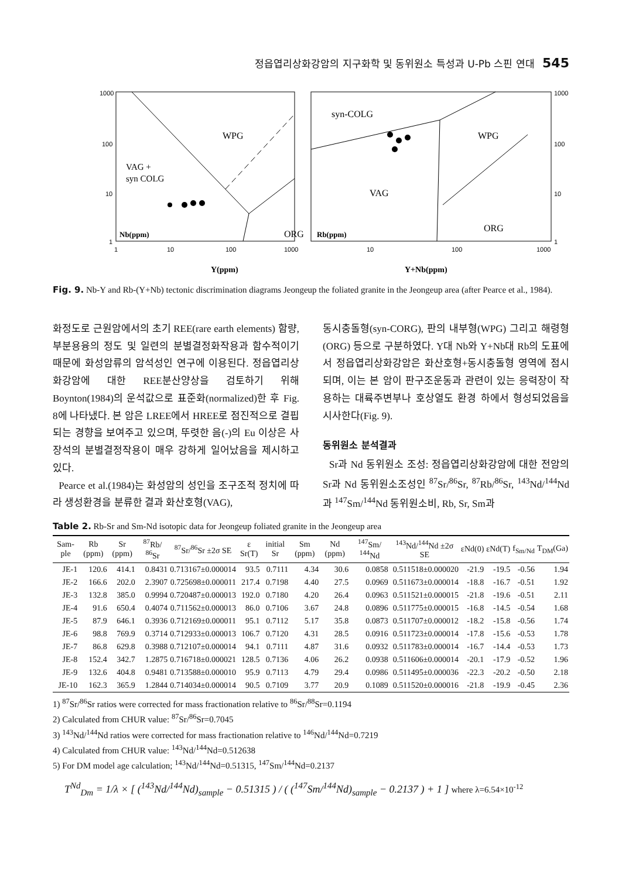정읍엽리상화강암의 지구화학 및 동위원소 특성과 U-Pb 스핀 연대 545
1000
100
10
1
1
10
100
1000
WPG
VAG +
syn COLG
ORG
Nb(ppm)
Y(ppm)
1000
100
10
1
10
100
1000
syn-COLG
WPG
VAG
ORG
Rb(ppm)
Y+Nb(ppm)
Fig. 9. Nb-Y and Rb-(Y+Nb) tectonic discrimination diagrams Jeongeup the foliated granite in the Jeongeup area (after Pearce et al., 1984).
화정도로 근원암에서의 초기 REE(rare earth elements) 함량, 부분용융의 정도 및 일련의 분별결정화작용과 함수적이기 때문에 화성암류의 암석성인 연구에 이용된다. 정읍엽리상화강암에 대한 REE분산양상을 검토하기 위해 Boynton(1984)의 운석값으로 표준화(normalized)한 후 Fig. 8에 나타냈다. 본 암은 LREE에서 HREE로 점진적으로 결핍되는 경향을 보여주고 있으며, 뚜렷한 음(-)의 Eu 이상은 사장석의 분별결정작용이 매우 강하게 일어났음을 제시하고 있다.
Pearce et al.(1984)는 화성암의 성인을 조구조적 정치에 따라 생성환경을 분류한 결과 화산호형(VAG),
동시충돌형(syn-CORG), 판의 내부형(WPG) 그리고 해령형(ORG) 등으로 구분하였다. Y대 Nb와 Y+Nb대 Rb의 도표에서 정읍엽리상화강암은 화산호형+동시충돌형 영역에 점시되며, 이는 본 암이 판구조운동과 관련이 있는 응력장이 작용하는 대륙주변부나 호상열도 환경 하에서 형성되었음을 시사한다(Fig. 9).
동위원소 분석결과
Sr과 Nd 동위원소 조성: 정읍엽리상화강암에 대한 전암의 Sr과 Nd 동위원소조성인 <sup>87</sup>Sr/<sup>86</sup>Sr, <sup>87</sup>Rb/<sup>86</sup>Sr, <sup>143</sup>Nd/<sup>144</sup>Nd과 <sup>147</sup>Sm/<sup>144</sup>Nd 동위원소비, Rb, Sr, Sm과
Table 2. Rb-Sr and Sm-Nd isotopic data for Jeongeup foliated granite in the Jeongeup area
| Sam-ple | Rb (ppm) | Sr (ppm) | <sup>87</sup>Rb/ <sup>86</sup>Sr | <sup>87</sup>Sr/<sup>86</sup>Sr ±2σ SE | ε Sr(T) | initial Sr | Sm (ppm) | Nd (ppm) | <sup>147</sup>Sm/ <sup>144</sup>Nd | <sup>143</sup>Nd/<sup>144</sup>Nd ±2σ SE | εNd(0) | εNd(T) | f<sub>Sm/Nd</sub> | T<sub>DM</sub>(Ga) |
| --- | --- | --- | --- | --- | --- | --- | --- | --- | --- | --- | --- | --- | --- | --- |
| JE-1 | 120.6 | 414.1 | 0.8431 | 0.713167±0.000014 | 93.5 | 0.7111 | 4.34 | 30.6 | 0.0858 | 0.511518±0.000020 | -21.9 | -19.5 | -0.56 | 1.94 |
| JE-2 | 166.6 | 202.0 | 2.3907 | 0.725698±0.000011 | 217.4 | 0.7198 | 4.40 | 27.5 | 0.0969 | 0.511673±0.000014 | -18.8 | -16.7 | -0.51 | 1.92 |
| JE-3 | 132.8 | 385.0 | 0.9994 | 0.720487±0.000013 | 192.0 | 0.7180 | 4.20 | 26.4 | 0.0963 | 0.511521±0.000015 | -21.8 | -19.6 | -0.51 | 2.11 |
| JE-4 | 91.6 | 650.4 | 0.4074 | 0.711562±0.000013 | 86.0 | 0.7106 | 3.67 | 24.8 | 0.0896 | 0.511775±0.000015 | -16.8 | -14.5 | -0.54 | 1.68 |
| JE-5 | 87.9 | 646.1 | 0.3936 | 0.712169±0.000011 | 95.1 | 0.7112 | 5.17 | 35.8 | 0.0873 | 0.511707±0.000012 | -18.2 | -15.8 | -0.56 | 1.74 |
| JE-6 | 98.8 | 769.9 | 0.3714 | 0.712933±0.000013 | 106.7 | 0.7120 | 4.31 | 28.5 | 0.0916 | 0.511723±0.000014 | -17.8 | -15.6 | -0.53 | 1.78 |
| JE-7 | 86.8 | 629.8 | 0.3988 | 0.712107±0.000014 | 94.1 | 0.7111 | 4.87 | 31.6 | 0.0932 | 0.511783±0.000014 | -16.7 | -14.4 | -0.53 | 1.73 |
| JE-8 | 152.4 | 342.7 | 1.2875 | 0.716718±0.000021 | 128.5 | 0.7136 | 4.06 | 26.2 | 0.0938 | 0.511606±0.000014 | -20.1 | -17.9 | -0.52 | 1.96 |
| JE-9 | 132.6 | 404.8 | 0.9481 | 0.713588±0.000010 | 95.9 | 0.7113 | 4.79 | 29.4 | 0.0986 | 0.511495±0.000036 | -22.3 | -20.2 | -0.50 | 2.18 |
| JE-10 | 162.3 | 365.9 | 1.2844 | 0.714034±0.000014 | 90.5 | 0.7109 | 3.77 | 20.9 | 0.1089 | 0.511520±0.000016 | -21.8 | -19.9 | -0.45 | 2.36 |
1) <sup>87</sup>Sr/<sup>86</sup>Sr ratios were corrected for mass fractionation relative to <sup>86</sup>Sr/<sup>88</sup>Sr=0.1194
2) Calculated from CHUR value: <sup>87</sup>Sr/<sup>86</sup>Sr=0.7045
3) <sup>143</sup>Nd/<sup>144</sup>Nd ratios were corrected for mass fractionation relative to <sup>146</sup>Nd/<sup>144</sup>Nd=0.7219
4) Calculated from CHUR value: <sup>143</sup>Nd/<sup>144</sup>Nd=0.512638
5) For DM model age calculation; <sup>143</sup>Nd/<sup>144</sup>Nd=0.51315, <sup>147</sup>Sm/<sup>144</sup>Nd=0.2137
T<sup>Nd</sup><sub>Dm</sub> = 1/λ × [ (<sup>143</sup>Nd/<sup>144</sup>Nd)<sub>sample</sub> − 0.51315 ) / ( (<sup>147</sup>Sm/<sup>144</sup>Nd)<sub>sample</sub> − 0.2137 ) + 1 ] where λ=6.54×10<sup>-12</sup>